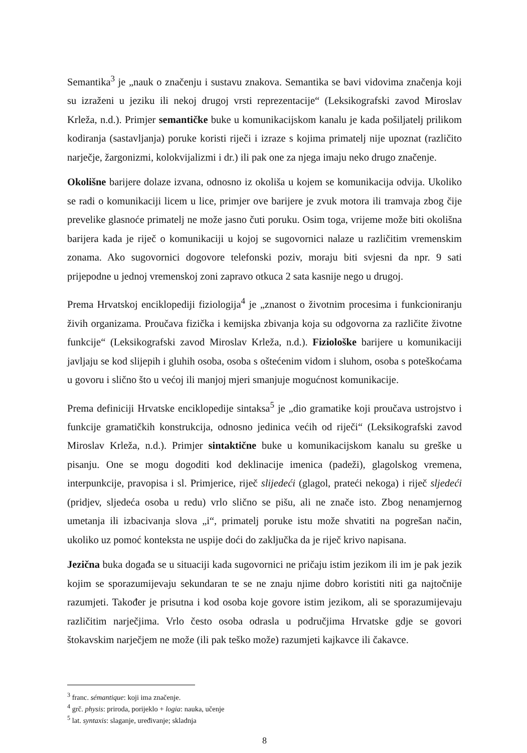Semantika<sup>3</sup> je „nauk o značenju i sustavu znakova. Semantika se bavi vidovima značenja koji su izraženi u jeziku ili nekoj drugoj vrsti reprezentacije“ (Leksikografski zavod Miroslav Krleža, n.d.). Primjer semantičke buke u komunikacijskom kanalu je kada pošiljatelj prilikom kodiranja (sastavljanja) poruke koristi riječi i izraze s kojima primatelj nije upoznat (različito narječje, žargonizmi, kolokvijalizmi i dr.) ili pak one za njega imaju neko drugo značenje.
Okolišne barijere dolaze izvana, odnosno iz okoliša u kojem se komunikacija odvija. Ukoliko se radi o komunikaciji licem u lice, primjer ove barijere je zvuk motora ili tramvaja zbog čije prevelike glasnoće primatelj ne može jasno čuti poruku. Osim toga, vrijeme može biti okolišna barijera kada je riječ o komunikaciji u kojoj se sugovornici nalaze u različitim vremenskim zonama. Ako sugovornici dogovore telefonski poziv, moraju biti svjesni da npr. 9 sati prijepodne u jednoj vremenskoj zoni zapravo otkuca 2 sata kasnije nego u drugoj.
Prema Hrvatskoj enciklopediji fiziologija<sup>4</sup> je „znanost o životnim procesima i funkcioniranju živih organizama. Proučava fizička i kemijska zbivanja koja su odgovorna za različite životne funkcije“ (Leksikografski zavod Miroslav Krleža, n.d.). Fiziološke barijere u komunikaciji javljaju se kod slijepih i gluhih osoba, osoba s oštećenim vidom i sluhom, osoba s poteškoćama u govoru i slično što u većoj ili manjoj mjeri smanjuje mogućnost komunikacije.
Prema definiciji Hrvatske enciklopedije sintaksa<sup>5</sup> je „dio gramatike koji proučava ustrojstvo i funkcije gramatičkih konstrukcija, odnosno jedinica većih od riječi“ (Leksikografski zavod Miroslav Krleža, n.d.). Primjer sintaktične buke u komunikacijskom kanalu su greške u pisanju. One se mogu dogoditi kod deklinacije imenica (padeži), glagolskog vremena, interpunkcije, pravopisa i sl. Primjerice, riječ slijedeći (glagol, prateći nekoga) i riječ sljedeći (pridjev, sljedeća osoba u redu) vrlo slično se pišu, ali ne znače isto. Zbog nenamjernog umetanja ili izbacivanja slova „i“, primatelj poruke istu može shvatiti na pogrešan način, ukoliko uz pomoć konteksta ne uspije doći do zaključka da je riječ krivo napisana.
Jezična buka događa se u situaciji kada sugovornici ne pričaju istim jezikom ili im je pak jezik kojim se sporazumijevaju sekundaran te se ne znaju njime dobro koristiti niti ga najtočnije razumjeti. Također je prisutna i kod osoba koje govore istim jezikom, ali se sporazumijevaju različitim narječjima. Vrlo često osoba odrasla u područjima Hrvatske gdje se govori štokavskim narječjem ne može (ili pak teško može) razumjeti kajkavce ili čakavce.
<sup>3</sup> franc. sémantique: koji ima značenje.
<sup>4</sup> grč. physis: priroda, porijeklo + logia: nauka, učenje
<sup>5</sup> lat. syntaxis: slaganje, uređivanje; skladnja
8